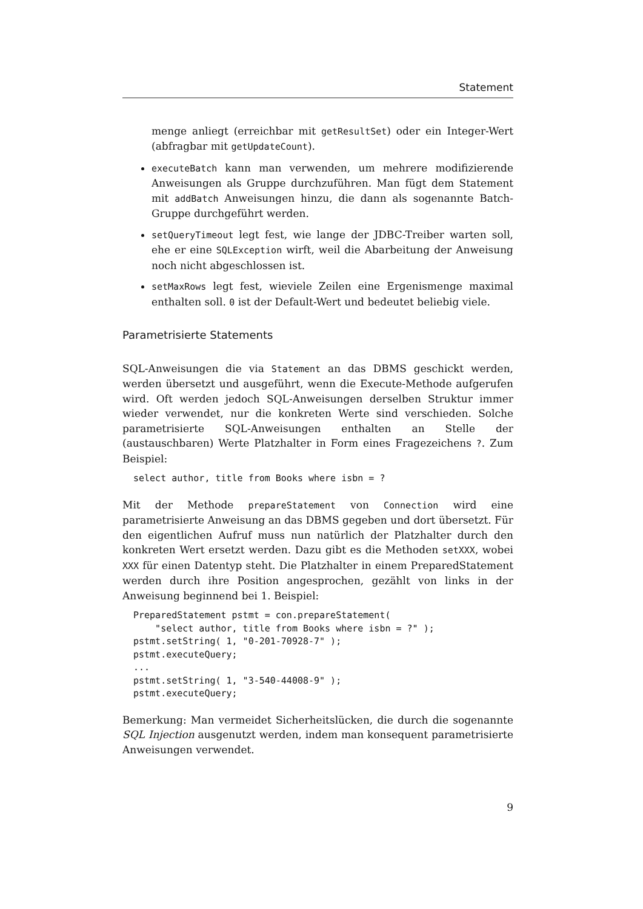Statement
menge anliegt (erreichbar mit getResultSet) oder ein Integer-Wert (abfragbar mit getUpdateCount).
executeBatch kann man verwenden, um mehrere modifizierende Anweisungen als Gruppe durchzuführen. Man fügt dem Statement mit addBatch Anweisungen hinzu, die dann als sogenannte Batch-Gruppe durchgeführt werden.
setQueryTimeout legt fest, wie lange der JDBC-Treiber warten soll, ehe er eine SQLException wirft, weil die Abarbeitung der Anweisung noch nicht abgeschlossen ist.
setMaxRows legt fest, wieviele Zeilen eine Ergenismenge maximal enthalten soll. 0 ist der Default-Wert und bedeutet beliebig viele.
Parametrisierte Statements
SQL-Anweisungen die via Statement an das DBMS geschickt werden, werden übersetzt und ausgeführt, wenn die Execute-Methode aufgerufen wird. Oft werden jedoch SQL-Anweisungen derselben Struktur immer wieder verwendet, nur die konkreten Werte sind verschieden. Solche parametrisierte SQL-Anweisungen enthalten an Stelle der (austauschbaren) Werte Platzhalter in Form eines Fragezeichens ?. Zum Beispiel:
select author, title from Books where isbn = ?
Mit der Methode prepareStatement von Connection wird eine parametrisierte Anweisung an das DBMS gegeben und dort übersetzt. Für den eigentlichen Aufruf muss nun natürlich der Platzhalter durch den konkreten Wert ersetzt werden. Dazu gibt es die Methoden setXXX, wobei XXX für einen Datentyp steht. Die Platzhalter in einem PreparedStatement werden durch ihre Position angesprochen, gezählt von links in der Anweisung beginnend bei 1. Beispiel:
PreparedStatement pstmt = con.prepareStatement(
    "select author, title from Books where isbn = ?" );
pstmt.setString( 1, "0-201-70928-7" );
pstmt.executeQuery;
...
pstmt.setString( 1, "3-540-44008-9" );
pstmt.executeQuery;
Bemerkung: Man vermeidet Sicherheitslücken, die durch die sogenannte SQL Injection ausgenutzt werden, indem man konsequent parametrisierte Anweisungen verwendet.
9